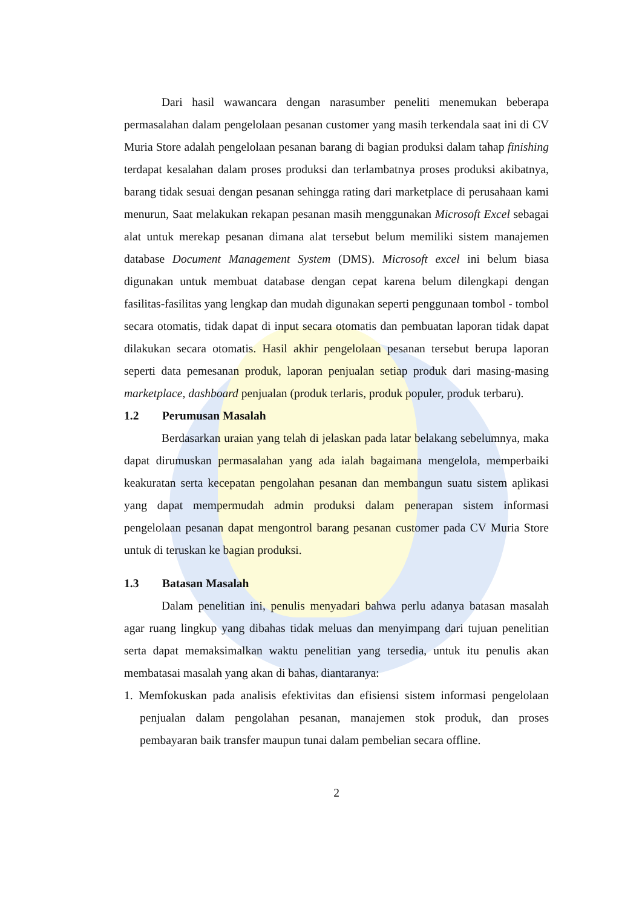Dari hasil wawancara dengan narasumber peneliti menemukan beberapa permasalahan dalam pengelolaan pesanan customer yang masih terkendala saat ini di CV Muria Store adalah pengelolaan pesanan barang di bagian produksi dalam tahap finishing terdapat kesalahan dalam proses produksi dan terlambatnya proses produksi akibatnya, barang tidak sesuai dengan pesanan sehingga rating dari marketplace di perusahaan kami menurun, Saat melakukan rekapan pesanan masih menggunakan Microsoft Excel sebagai alat untuk merekap pesanan dimana alat tersebut belum memiliki sistem manajemen database Document Management System (DMS). Microsoft excel ini belum biasa digunakan untuk membuat database dengan cepat karena belum dilengkapi dengan fasilitas-fasilitas yang lengkap dan mudah digunakan seperti penggunaan tombol - tombol secara otomatis, tidak dapat di input secara otomatis dan pembuatan laporan tidak dapat dilakukan secara otomatis. Hasil akhir pengelolaan pesanan tersebut berupa laporan seperti data pemesanan produk, laporan penjualan setiap produk dari masing-masing marketplace, dashboard penjualan (produk terlaris, produk populer, produk terbaru).
1.2 Perumusan Masalah
Berdasarkan uraian yang telah di jelaskan pada latar belakang sebelumnya, maka dapat dirumuskan permasalahan yang ada ialah bagaimana mengelola, memperbaiki keakuratan serta kecepatan pengolahan pesanan dan membangun suatu sistem aplikasi yang dapat mempermudah admin produksi dalam penerapan sistem informasi pengelolaan pesanan dapat mengontrol barang pesanan customer pada CV Muria Store untuk di teruskan ke bagian produksi.
1.3 Batasan Masalah
Dalam penelitian ini, penulis menyadari bahwa perlu adanya batasan masalah agar ruang lingkup yang dibahas tidak meluas dan menyimpang dari tujuan penelitian serta dapat memaksimalkan waktu penelitian yang tersedia, untuk itu penulis akan membatasai masalah yang akan di bahas, diantaranya:
1. Memfokuskan pada analisis efektivitas dan efisiensi sistem informasi pengelolaan penjualan dalam pengolahan pesanan, manajemen stok produk, dan proses pembayaran baik transfer maupun tunai dalam pembelian secara offline.
2